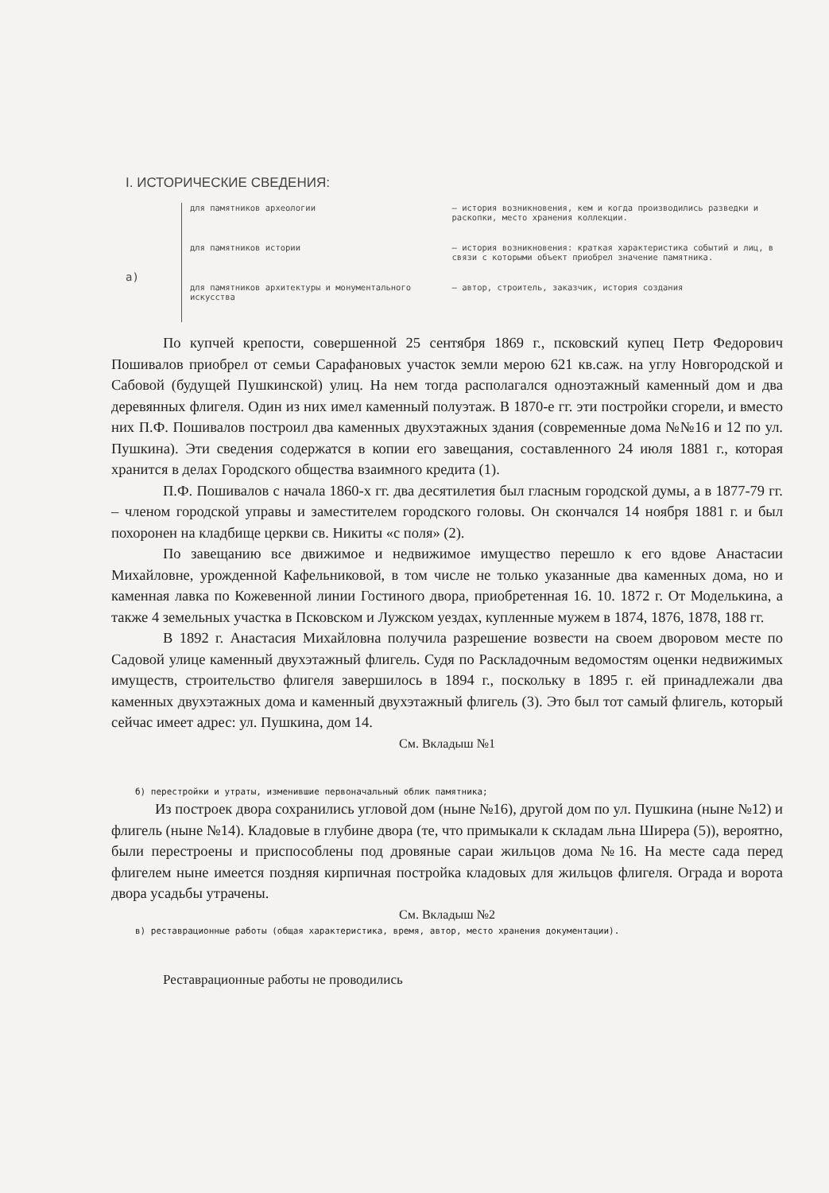I. ИСТОРИЧЕСКИЕ СВЕДЕНИЯ:
а)
для памятников археологии
для памятников истории
для памятников архитектуры и монументального искусства
— история возникновения, кем и когда производились разведки и раскопки, место хранения коллекции.
— история возникновения: краткая характеристика событий и лиц, в связи с которыми объект приобрел значение памятника.
— автор, строитель, заказчик, история создания
По купчей крепости, совершенной 25 сентября 1869 г., псковский купец Петр Федорович Пошивалов приобрел от семьи Сарафановых участок земли мерою 621 кв.саж. на углу Новгородской и Сабовой (будущей Пушкинской) улиц. На нем тогда располагался одноэтажный каменный дом и два деревянных флигеля. Один из них имел каменный полуэтаж. В 1870-е гг. эти постройки сгорели, и вместо них П.Ф. Пошивалов построил два каменных двухэтажных здания (современные дома №№16 и 12 по ул. Пушкина). Эти сведения содержатся в копии его завещания, составленного 24 июля 1881 г., которая хранится в делах Городского общества взаимного кредита (1).
П.Ф. Пошивалов с начала 1860-х гг. два десятилетия был гласным городской думы, а в 1877-79 гг. – членом городской управы и заместителем городского головы. Он скончался 14 ноября 1881 г. и был похоронен на кладбище церкви св. Никиты «с поля» (2).
По завещанию все движимое и недвижимое имущество перешло к его вдове Анастасии Михайловне, урожденной Кафельниковой, в том числе не только указанные два каменных дома, но и каменная лавка по Кожевенной линии Гостиного двора, приобретенная 16. 10. 1872 г. От Моделькина, а также 4 земельных участка в Псковском и Лужском уездах, купленные мужем в 1874, 1876, 1878, 188 гг.
В 1892 г. Анастасия Михайловна получила разрешение возвести на своем дворовом месте по Садовой улице каменный двухэтажный флигель. Судя по Раскладочным ведомостям оценки недвижимых имуществ, строительство флигеля завершилось в 1894 г., поскольку в 1895 г. ей принадлежали два каменных двухэтажных дома и каменный двухэтажный флигель (3). Это был тот самый флигель, который сейчас имеет адрес: ул. Пушкина, дом 14.
См. Вкладыш №1
б) перестройки и утраты, изменившие первоначальный облик памятника;
Из построек двора сохранились угловой дом (ныне №16), другой дом по ул. Пушкина (ныне №12) и флигель (ныне №14). Кладовые в глубине двора (те, что примыкали к складам льна Ширера (5)), вероятно, были перестроены и приспособлены под дровяные сараи жильцов дома №16. На месте сада перед флигелем ныне имеется поздняя кирпичная постройка кладовых для жильцов флигеля. Ограда и ворота двора усадьбы утрачены.
См. Вкладыш №2
в) реставрационные работы (общая характеристика, время, автор, место хранения документации).
Реставрационные работы не проводились